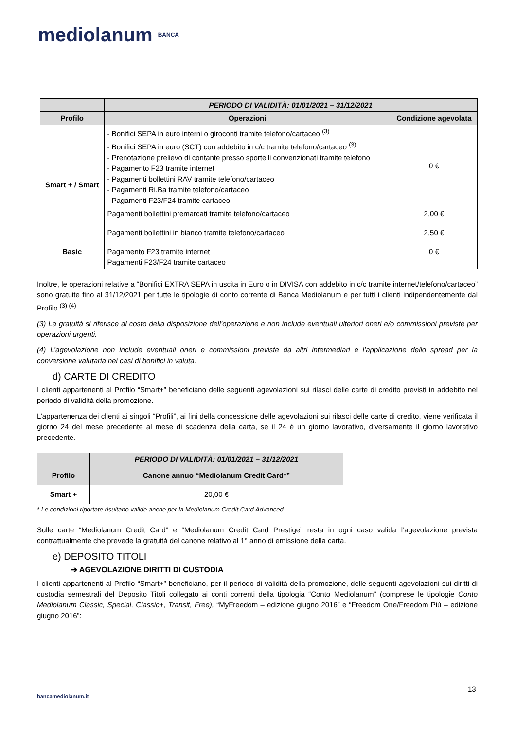mediolanum BANCA
| | PERIODO DI VALIDITÀ: 01/01/2021 – 31/12/2021 | |
| --- | --- | --- |
| Profilo | Operazioni | Condizione agevolata |
| Smart + / Smart | - Bonifici SEPA in euro interni o giroconti tramite telefono/cartaceo <sup>(3)</sup> - Bonifici SEPA in euro (SCT) con addebito in c/c tramite telefono/cartaceo <sup>(3)</sup> - Prenotazione prelievo di contante presso sportelli convenzionati tramite telefono - Pagamento F23 tramite internet - Pagamenti bollettini RAV tramite telefono/cartaceo - Pagamenti Ri.Ba tramite telefono/cartaceo - Pagamenti F23/F24 tramite cartaceo | 0 € |
| | Pagamenti bollettini premarcati tramite telefono/cartaceo | 2,00 € |
| | Pagamenti bollettini in bianco tramite telefono/cartaceo | 2,50 € |
| Basic | Pagamento F23 tramite internet Pagamenti F23/F24 tramite cartaceo | 0 € |
Inoltre, le operazioni relative a “Bonifici EXTRA SEPA in uscita in Euro o in DIVISA con addebito in c/c tramite internet/telefono/cartaceo” sono gratuite fino al 31/12/2021 per tutte le tipologie di conto corrente di Banca Mediolanum e per tutti i clienti indipendentemente dal Profilo <sup>(3) (4)</sup>.
(3) La gratuità si riferisce al costo della disposizione dell’operazione e non include eventuali ulteriori oneri e/o commissioni previste per operazioni urgenti.
(4) L’agevolazione non include eventuali oneri e commissioni previste da altri intermediari e l’applicazione dello spread per la conversione valutaria nei casi di bonifici in valuta.
d) CARTE DI CREDITO
I clienti appartenenti al Profilo “Smart+” beneficiano delle seguenti agevolazioni sui rilasci delle carte di credito previsti in addebito nel periodo di validità della promozione.
L’appartenenza dei clienti ai singoli “Profili”, ai fini della concessione delle agevolazioni sui rilasci delle carte di credito, viene verificata il giorno 24 del mese precedente al mese di scadenza della carta, se il 24 è un giorno lavorativo, diversamente il giorno lavorativo precedente.
| | PERIODO DI VALIDITÀ: 01/01/2021 – 31/12/2021 |
| --- | --- |
| Profilo | Canone annuo “Mediolanum Credit Card*” |
| Smart + | 20,00 € |
* Le condizioni riportate risultano valide anche per la Mediolanum Credit Card Advanced
Sulle carte “Mediolanum Credit Card” e “Mediolanum Credit Card Prestige” resta in ogni caso valida l’agevolazione prevista contrattualmente che prevede la gratuità del canone relativo al 1° anno di emissione della carta.
e) DEPOSITO TITOLI
➔ AGEVOLAZIONE DIRITTI DI CUSTODIA
I clienti appartenenti al Profilo “Smart+” beneficiano, per il periodo di validità della promozione, delle seguenti agevolazioni sui diritti di custodia semestrali del Deposito Titoli collegato ai conti correnti della tipologia “Conto Mediolanum” (comprese le tipologie Conto Mediolanum Classic, Special, Classic+, Transit, Free), “MyFreedom – edizione giugno 2016” e “Freedom One/Freedom Più – edizione giugno 2016”:
13
bancamediolanum.it